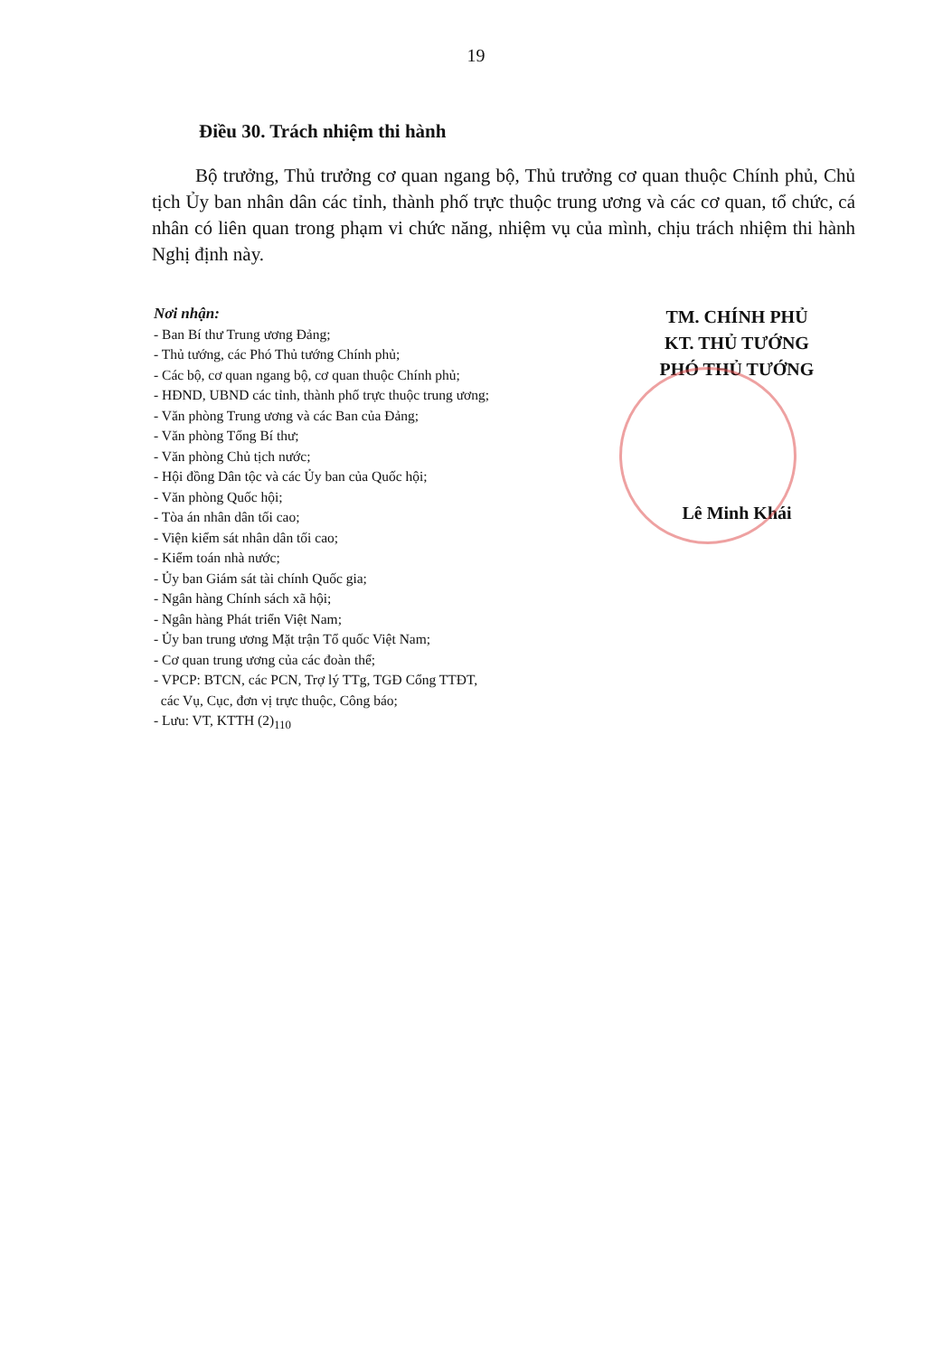19
Điều 30. Trách nhiệm thi hành
Bộ trưởng, Thủ trưởng cơ quan ngang bộ, Thủ trưởng cơ quan thuộc Chính phủ, Chủ tịch Ủy ban nhân dân các tỉnh, thành phố trực thuộc trung ương và các cơ quan, tổ chức, cá nhân có liên quan trong phạm vi chức năng, nhiệm vụ của mình, chịu trách nhiệm thi hành Nghị định này.
Nơi nhận:
- Ban Bí thư Trung ương Đảng;
- Thủ tướng, các Phó Thủ tướng Chính phủ;
- Các bộ, cơ quan ngang bộ, cơ quan thuộc Chính phủ;
- HĐND, UBND các tỉnh, thành phố trực thuộc trung ương;
- Văn phòng Trung ương và các Ban của Đảng;
- Văn phòng Tổng Bí thư;
- Văn phòng Chủ tịch nước;
- Hội đồng Dân tộc và các Ủy ban của Quốc hội;
- Văn phòng Quốc hội;
- Tòa án nhân dân tối cao;
- Viện kiểm sát nhân dân tối cao;
- Kiểm toán nhà nước;
- Ủy ban Giám sát tài chính Quốc gia;
- Ngân hàng Chính sách xã hội;
- Ngân hàng Phát triển Việt Nam;
- Ủy ban trung ương Mặt trận Tổ quốc Việt Nam;
- Cơ quan trung ương của các đoàn thể;
- VPCP: BTCN, các PCN, Trợ lý TTg, TGĐ Cổng TTĐT,
các Vụ, Cục, đơn vị trực thuộc, Công báo;
- Lưu: VT, KTTH (2)<sub>110</sub>
TM. CHÍNH PHỦ
KT. THỦ TƯỚNG
PHÓ THỦ TƯỚNG
Lê Minh Khái